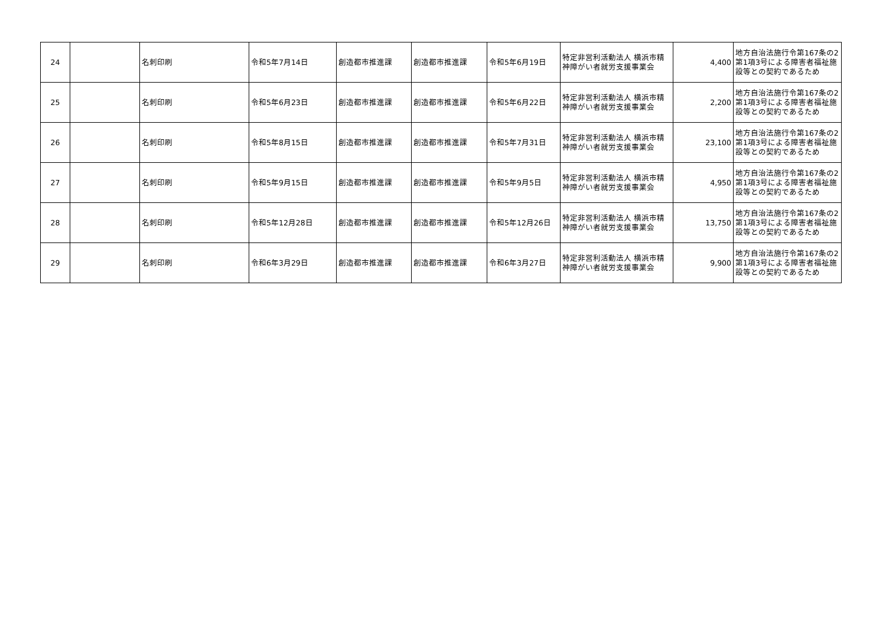| 24 | | 名刺印刷 | 令和5年7月14日 | 創造都市推進課 | 創造都市推進課 | 令和5年6月19日 | 特定非営利活動法人 横浜市精神障がい者就労支援事業会 | 4,400 | 地方自治法施行令第167条の2第1項3号による障害者福祉施設等との契約であるため |
| 25 | | 名刺印刷 | 令和5年6月23日 | 創造都市推進課 | 創造都市推進課 | 令和5年6月22日 | 特定非営利活動法人 横浜市精神障がい者就労支援事業会 | 2,200 | 地方自治法施行令第167条の2第1項3号による障害者福祉施設等との契約であるため |
| 26 | | 名刺印刷 | 令和5年8月15日 | 創造都市推進課 | 創造都市推進課 | 令和5年7月31日 | 特定非営利活動法人 横浜市精神障がい者就労支援事業会 | 23,100 | 地方自治法施行令第167条の2第1項3号による障害者福祉施設等との契約であるため |
| 27 | | 名刺印刷 | 令和5年9月15日 | 創造都市推進課 | 創造都市推進課 | 令和5年9月5日 | 特定非営利活動法人 横浜市精神障がい者就労支援事業会 | 4,950 | 地方自治法施行令第167条の2第1項3号による障害者福祉施設等との契約であるため |
| 28 | | 名刺印刷 | 令和5年12月28日 | 創造都市推進課 | 創造都市推進課 | 令和5年12月26日 | 特定非営利活動法人 横浜市精神障がい者就労支援事業会 | 13,750 | 地方自治法施行令第167条の2第1項3号による障害者福祉施設等との契約であるため |
| 29 | | 名刺印刷 | 令和6年3月29日 | 創造都市推進課 | 創造都市推進課 | 令和6年3月27日 | 特定非営利活動法人 横浜市精神障がい者就労支援事業会 | 9,900 | 地方自治法施行令第167条の2第1項3号による障害者福祉施設等との契約であるため |